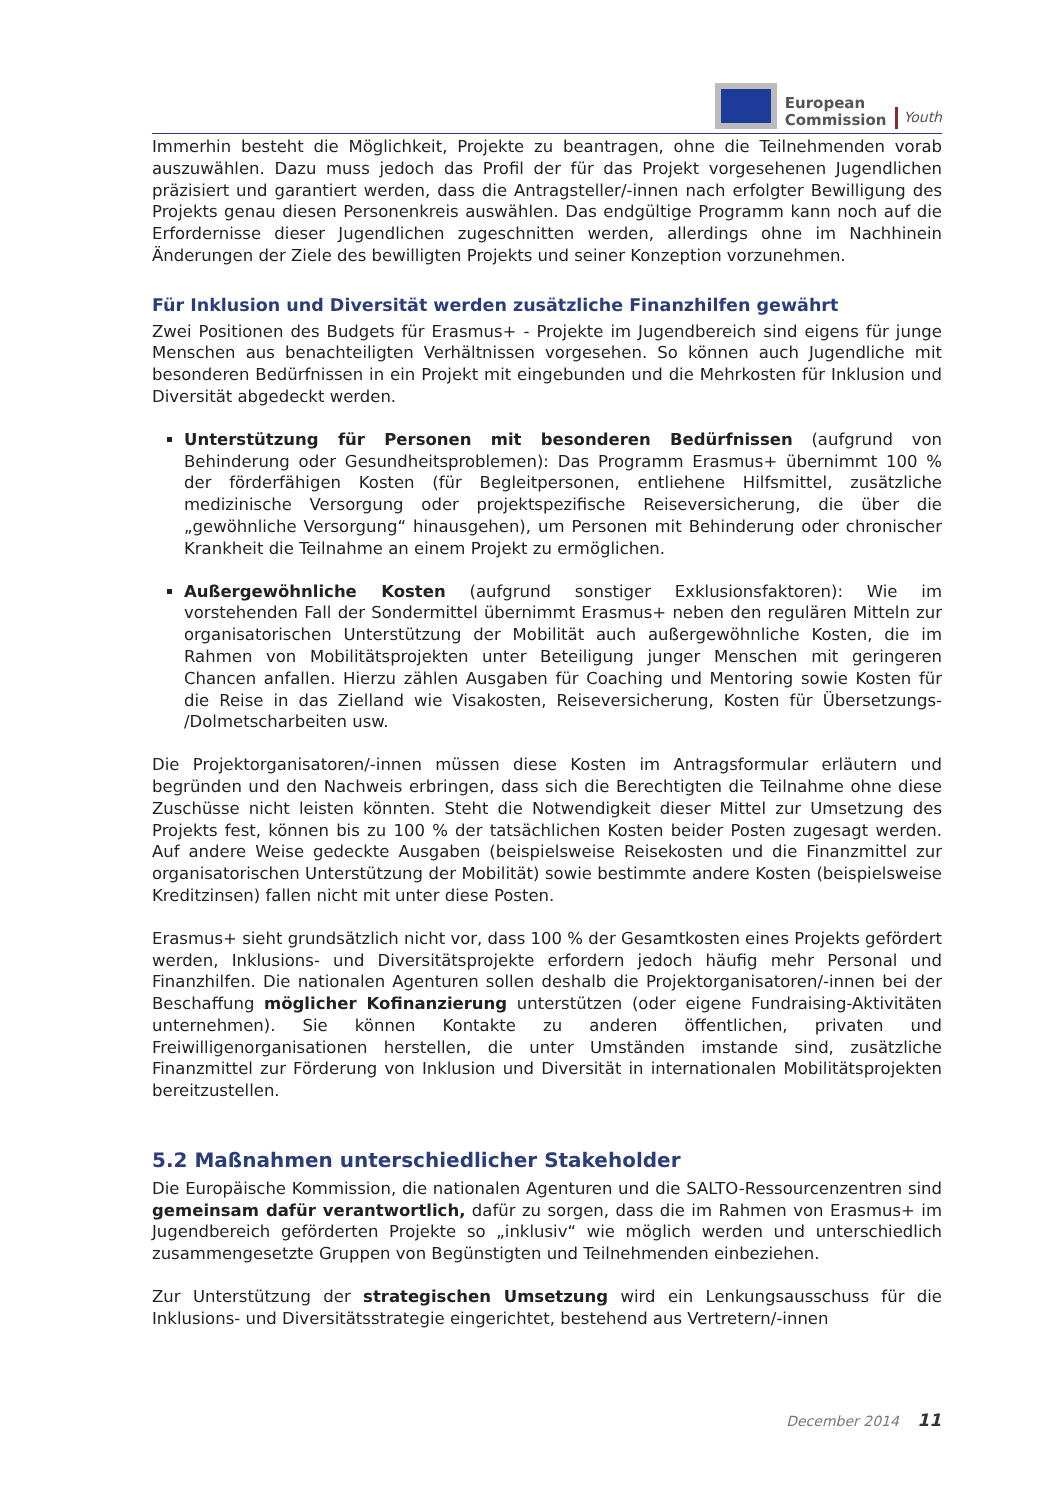European
Commission
Youth
Immerhin besteht die Möglichkeit, Projekte zu beantragen, ohne die Teilnehmenden vorab auszuwählen. Dazu muss jedoch das Profil der für das Projekt vorgesehenen Jugendlichen präzisiert und garantiert werden, dass die Antragsteller/-innen nach erfolgter Bewilligung des Projekts genau diesen Personenkreis auswählen. Das endgültige Programm kann noch auf die Erfordernisse dieser Jugendlichen zugeschnitten werden, allerdings ohne im Nachhinein Änderungen der Ziele des bewilligten Projekts und seiner Konzeption vorzunehmen.
Für Inklusion und Diversität werden zusätzliche Finanzhilfen gewährt
Zwei Positionen des Budgets für Erasmus+ - Projekte im Jugendbereich sind eigens für junge Menschen aus benachteiligten Verhältnissen vorgesehen. So können auch Jugendliche mit besonderen Bedürfnissen in ein Projekt mit eingebunden und die Mehrkosten für Inklusion und Diversität abgedeckt werden.
Unterstützung für Personen mit besonderen Bedürfnissen (aufgrund von Behinderung oder Gesundheitsproblemen): Das Programm Erasmus+ übernimmt 100 % der förderfähigen Kosten (für Begleitpersonen, entliehene Hilfsmittel, zusätzliche medizinische Versorgung oder projektspezifische Reiseversicherung, die über die „gewöhnliche Versorgung“ hinausgehen), um Personen mit Behinderung oder chronischer Krankheit die Teilnahme an einem Projekt zu ermöglichen.
Außergewöhnliche Kosten (aufgrund sonstiger Exklusionsfaktoren): Wie im vorstehenden Fall der Sondermittel übernimmt Erasmus+ neben den regulären Mitteln zur organisatorischen Unterstützung der Mobilität auch außergewöhnliche Kosten, die im Rahmen von Mobilitätsprojekten unter Beteiligung junger Menschen mit geringeren Chancen anfallen. Hierzu zählen Ausgaben für Coaching und Mentoring sowie Kosten für die Reise in das Zielland wie Visakosten, Reiseversicherung, Kosten für Übersetzungs- /Dolmetscharbeiten usw.
Die Projektorganisatoren/-innen müssen diese Kosten im Antragsformular erläutern und begründen und den Nachweis erbringen, dass sich die Berechtigten die Teilnahme ohne diese Zuschüsse nicht leisten könnten. Steht die Notwendigkeit dieser Mittel zur Umsetzung des Projekts fest, können bis zu 100 % der tatsächlichen Kosten beider Posten zugesagt werden. Auf andere Weise gedeckte Ausgaben (beispielsweise Reisekosten und die Finanzmittel zur organisatorischen Unterstützung der Mobilität) sowie bestimmte andere Kosten (beispielsweise Kreditzinsen) fallen nicht mit unter diese Posten.
Erasmus+ sieht grundsätzlich nicht vor, dass 100 % der Gesamtkosten eines Projekts gefördert werden, Inklusions- und Diversitätsprojekte erfordern jedoch häufig mehr Personal und Finanzhilfen. Die nationalen Agenturen sollen deshalb die Projektorganisatoren/-innen bei der Beschaffung möglicher Kofinanzierung unterstützen (oder eigene Fundraising-Aktivitäten unternehmen). Sie können Kontakte zu anderen öffentlichen, privaten und Freiwilligenorganisationen herstellen, die unter Umständen imstande sind, zusätzliche Finanzmittel zur Förderung von Inklusion und Diversität in internationalen Mobilitätsprojekten bereitzustellen.
5.2 Maßnahmen unterschiedlicher Stakeholder
Die Europäische Kommission, die nationalen Agenturen und die SALTO-Ressourcenzentren sind gemeinsam dafür verantwortlich, dafür zu sorgen, dass die im Rahmen von Erasmus+ im Jugendbereich geförderten Projekte so „inklusiv“ wie möglich werden und unterschiedlich zusammengesetzte Gruppen von Begünstigten und Teilnehmenden einbeziehen.
Zur Unterstützung der strategischen Umsetzung wird ein Lenkungsausschuss für die Inklusions- und Diversitätsstrategie eingerichtet, bestehend aus Vertretern/-innen
December 2014 11